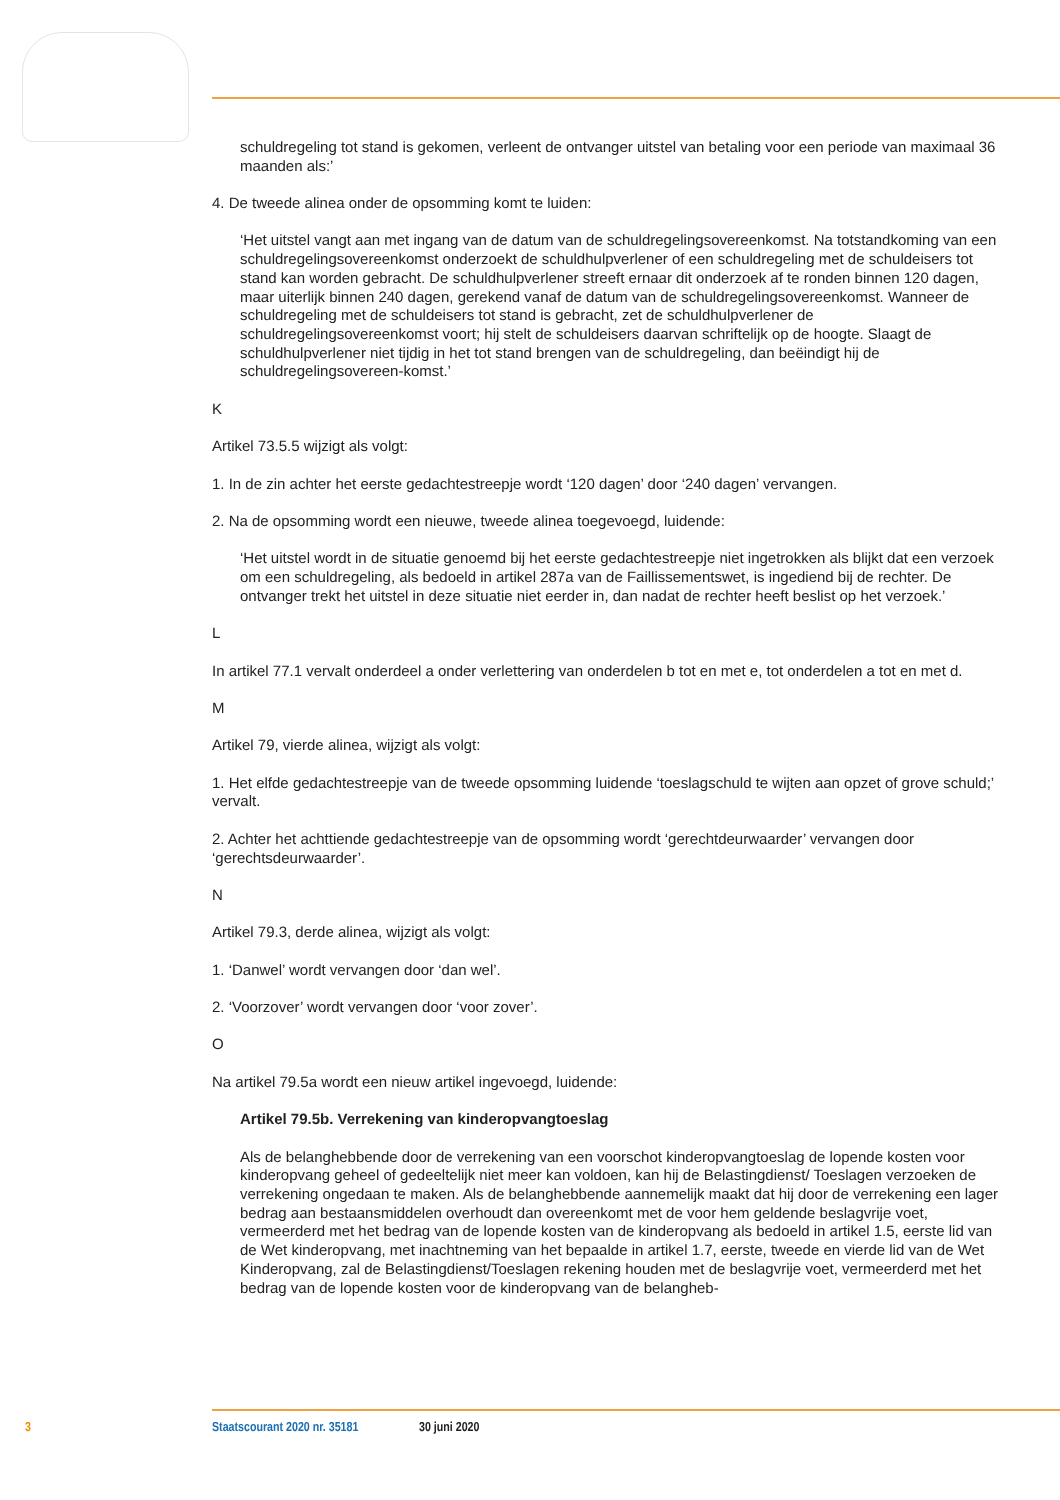schuldregeling tot stand is gekomen, verleent de ontvanger uitstel van betaling voor een periode van maximaal 36 maanden als:’
4. De tweede alinea onder de opsomming komt te luiden:
‘Het uitstel vangt aan met ingang van de datum van de schuldregelingsovereenkomst. Na totstandkoming van een schuldregelingsovereenkomst onderzoekt de schuldhulpverlener of een schuldregeling met de schuldeisers tot stand kan worden gebracht. De schuldhulpverlener streeft ernaar dit onderzoek af te ronden binnen 120 dagen, maar uiterlijk binnen 240 dagen, gerekend vanaf de datum van de schuldregelingsovereenkomst. Wanneer de schuldregeling met de schuldeisers tot stand is gebracht, zet de schuldhulpverlener de schuldregelingsovereenkomst voort; hij stelt de schuldeisers daarvan schriftelijk op de hoogte. Slaagt de schuldhulpverlener niet tijdig in het tot stand brengen van de schuldregeling, dan beëindigt hij de schuldregelingsovereen-komst.’
K
Artikel 73.5.5 wijzigt als volgt:
1. In de zin achter het eerste gedachtestreepje wordt ‘120 dagen’ door ‘240 dagen’ vervangen.
2. Na de opsomming wordt een nieuwe, tweede alinea toegevoegd, luidende:
‘Het uitstel wordt in de situatie genoemd bij het eerste gedachtestreepje niet ingetrokken als blijkt dat een verzoek om een schuldregeling, als bedoeld in artikel 287a van de Faillissementswet, is ingediend bij de rechter. De ontvanger trekt het uitstel in deze situatie niet eerder in, dan nadat de rechter heeft beslist op het verzoek.’
L
In artikel 77.1 vervalt onderdeel a onder verlettering van onderdelen b tot en met e, tot onderdelen a tot en met d.
M
Artikel 79, vierde alinea, wijzigt als volgt:
1. Het elfde gedachtestreepje van de tweede opsomming luidende ‘toeslagschuld te wijten aan opzet of grove schuld;’ vervalt.
2. Achter het achttiende gedachtestreepje van de opsomming wordt ‘gerechtdeurwaarder’ vervangen door ‘gerechtsdeurwaarder’.
N
Artikel 79.3, derde alinea, wijzigt als volgt:
1. ‘Danwel’ wordt vervangen door ‘dan wel’.
2. ‘Voorzover’ wordt vervangen door ‘voor zover’.
O
Na artikel 79.5a wordt een nieuw artikel ingevoegd, luidende:
Artikel 79.5b. Verrekening van kinderopvangtoeslag
Als de belanghebbende door de verrekening van een voorschot kinderopvangtoeslag de lopende kosten voor kinderopvang geheel of gedeeltelijk niet meer kan voldoen, kan hij de Belastingdienst/ Toeslagen verzoeken de verrekening ongedaan te maken. Als de belanghebbende aannemelijk maakt dat hij door de verrekening een lager bedrag aan bestaansmiddelen overhoudt dan overeenkomt met de voor hem geldende beslagvrije voet, vermeerderd met het bedrag van de lopende kosten van de kinderopvang als bedoeld in artikel 1.5, eerste lid van de Wet kinderopvang, met inachtneming van het bepaalde in artikel 1.7, eerste, tweede en vierde lid van de Wet Kinderopvang, zal de Belastingdienst/Toeslagen rekening houden met de beslagvrije voet, vermeerderd met het bedrag van de lopende kosten voor de kinderopvang van de belangheb-
3 Staatscourant 2020 nr. 35181 30 juni 2020